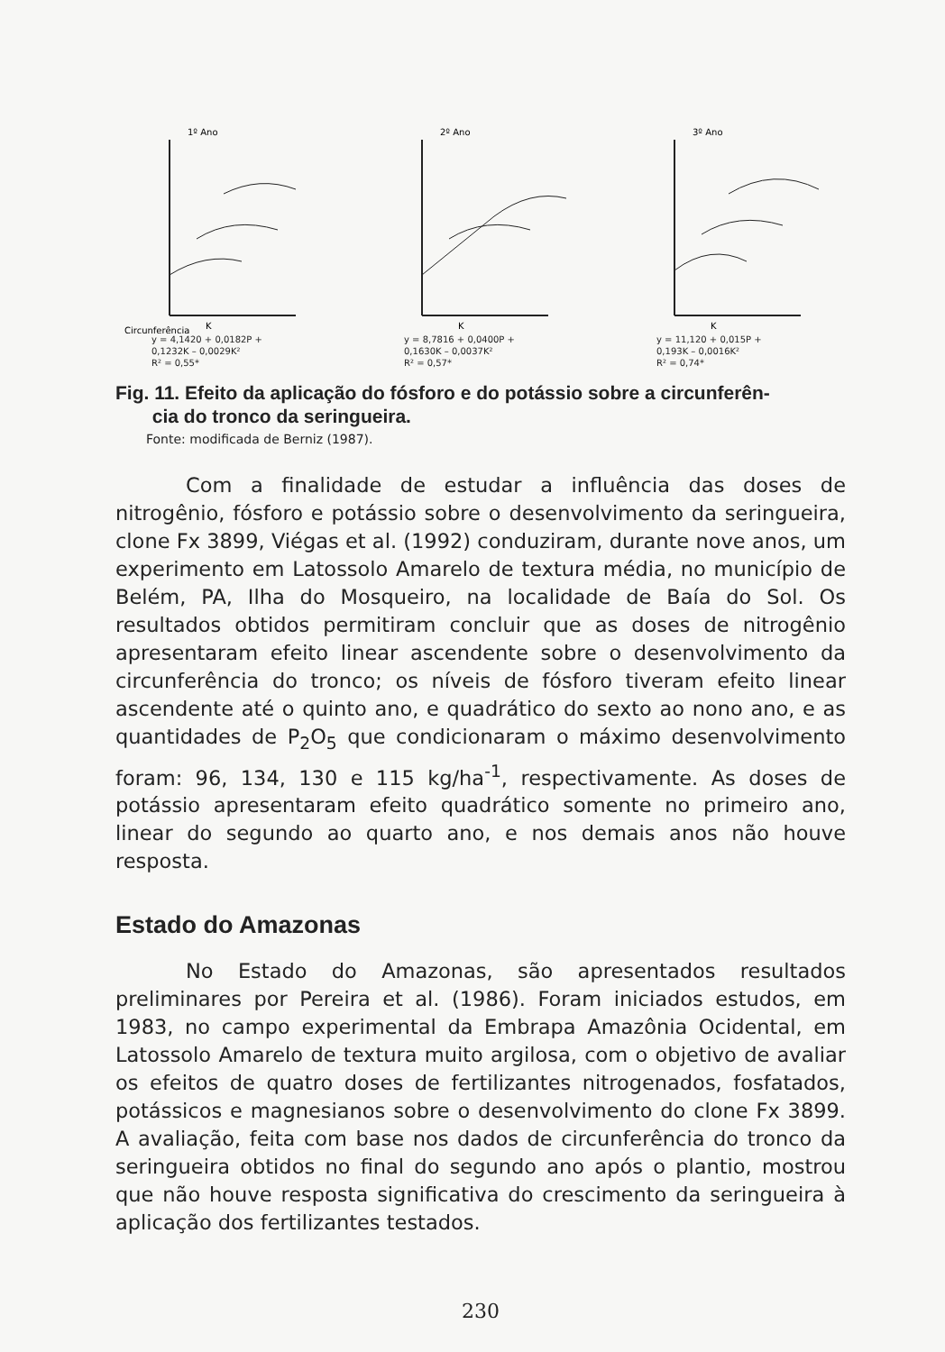1º Ano
Circunferência
K
y = 4,1420 + 0,0182P +
0,1232K – 0,0029K²
R² = 0,55*
2º Ano
K
y = 8,7816 + 0,0400P +
0,1630K – 0,0037K²
R² = 0,57*
3º Ano
K
y = 11,120 + 0,015P +
0,193K – 0,0016K²
R² = 0,74*
Fig. 11. Efeito da aplicação do fósforo e do potássio sobre a circunferên-
cia do tronco da seringueira.
Fonte: modificada de Berniz (1987).
Com a finalidade de estudar a influência das doses de nitrogênio, fósforo e potássio sobre o desenvolvimento da seringueira, clone Fx 3899, Viégas et al. (1992) conduziram, durante nove anos, um experimento em Latossolo Amarelo de textura média, no município de Belém, PA, Ilha do Mosqueiro, na localidade de Baía do Sol. Os resultados obtidos permitiram concluir que as doses de nitrogênio apresentaram efeito linear ascendente sobre o desenvolvimento da circunferência do tronco; os níveis de fósforo tiveram efeito linear ascendente até o quinto ano, e quadrático do sexto ao nono ano, e as quantidades de P<sub>2</sub>O<sub>5</sub> que condicionaram o máximo desenvolvimento foram: 96, 134, 130 e 115 kg/ha<sup>-1</sup>, respectivamente. As doses de potássio apresentaram efeito quadrático somente no primeiro ano, linear do segundo ao quarto ano, e nos demais anos não houve resposta.
Estado do Amazonas
No Estado do Amazonas, são apresentados resultados preliminares por Pereira et al. (1986). Foram iniciados estudos, em 1983, no campo experimental da Embrapa Amazônia Ocidental, em Latossolo Amarelo de textura muito argilosa, com o objetivo de avaliar os efeitos de quatro doses de fertilizantes nitrogenados, fosfatados, potássicos e magnesianos sobre o desenvolvimento do clone Fx 3899. A avaliação, feita com base nos dados de circunferência do tronco da seringueira obtidos no final do segundo ano após o plantio, mostrou que não houve resposta significativa do crescimento da seringueira à aplicação dos fertilizantes testados.
230